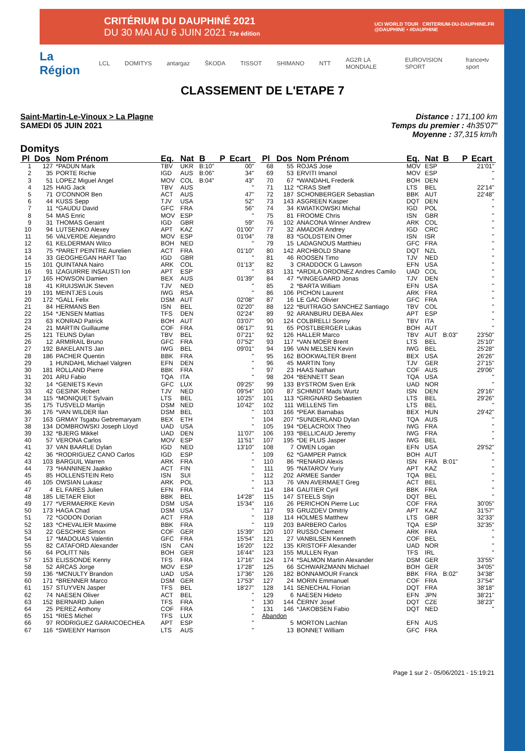CRITÉRIUM DU DAUPHINÉ 2021
DU 30 MAI AU 6 JUIN 2021 73e édition
UCI WORLD TOUR CRITERIUM-DU-DAUPHINE.FR
@DAUPHINE • #DAUPHINE
La Région LCL DOMITYS antargaz ŠKODA TISSOT SHIMANO NTT AG2R LA MONDIALE EUROVISION SPORT france•tv sport
CLASSEMENT DE L'ETAPE 7
Saint-Martin-Le-Vinoux > La Plagne
SAMEDI 05 JUIN 2021
Distance : 171,100 km
Temps du premier : 4h35'07"
Moyenne : 37,315 km/h
Domitys
| Pl | Dos | Nom Prénom | Eq. | Nat | B | P | Ecart |
| --- | --- | --- | --- | --- | --- | --- | --- |
| 1 | 127 | *PADUN Mark | TBV | UKR | B:10" | | 00" |
| 2 | 35 | PORTE Richie | IGD | AUS | B:06" | | 34" |
| 3 | 51 | LOPEZ Miguel Angel | MOV | COL | B:04" | | 43" |
| 4 | 125 | HAIG Jack | TBV | AUS | | | '' |
| 5 | 71 | O'CONNOR Ben | ACT | AUS | | | 47" |
| 6 | 44 | KUSS Sepp | TJV | USA | | | 52" |
| 7 | 11 | *GAUDU David | GFC | FRA | | | 56" |
| 8 | 54 | MAS Enric | MOV | ESP | | | '' |
| 9 | 31 | THOMAS Geraint | IGD | GBR | | | 59" |
| 10 | 94 | LUTSENKO Alexey | APT | KAZ | | | 01'00" |
| 11 | 56 | VALVERDE Alejandro | MOV | ESP | | | 01'04" |
| 12 | 61 | KELDERMAN Wilco | BOH | NED | | | '' |
| 13 | 75 | *PARET PEINTRE Aurelien | ACT | FRA | | | 01'10" |
| 14 | 33 | GEOGHEGAN HART Tao | IGD | GBR | | | '' |
| 15 | 101 | QUINTANA Nairo | ARK | COL | | | 01'13" |
| 16 | 91 | IZAGUIRRE INSAUSTI Ion | APT | ESP | | | '' |
| 17 | 165 | HOWSON Damien | BEX | AUS | | | 01'39" |
| 18 | 41 | KRUIJSWIJK Steven | TJV | NED | | | '' |
| 19 | 191 | MEINTJES Louis | IWG | RSA | | | '' |
| 20 | 172 | *GALL Felix | DSM | AUT | | | 02'08" |
| 21 | 84 | HERMANS Ben | ISN | BEL | | | 02'20" |
| 22 | 154 | *JENSEN Mattias | TFS | DEN | | | 02'24" |
| 23 | 63 | KONRAD Patrick | BOH | AUT | | | 03'07" |
| 24 | 21 | MARTIN Guillaume | COF | FRA | | | 06'17" |
| 25 | 121 | TEUNS Dylan | TBV | BEL | | | 07'21" |
| 26 | 12 | ARMIRAIL Bruno | GFC | FRA | | | 07'52" |
| 27 | 192 | BAKELANTS Jan | IWG | BEL | | | 09'01" |
| 28 | 186 | PACHER Quentin | BBK | FRA | | | '' |
| 29 | 1 | HUNDAHL Michael Valgren | EFN | DEN | | | '' |
| 30 | 181 | ROLLAND Pierre | BBK | FRA | | | '' |
| 31 | 201 | ARU Fabio | TQA | ITA | | | '' |
| 32 | 14 | *GENIETS Kevin | GFC | LUX | | | 09'25" |
| 33 | 42 | GESINK Robert | TJV | NED | | | 09'54" |
| 34 | 115 | *MONIQUET Sylvain | LTS | BEL | | | 10'25" |
| 35 | 175 | TUSVELD Martijn | DSM | NED | | | 10'42" |
| 36 | 176 | *VAN WILDER Ilan | DSM | BEL | | | '' |
| 37 | 163 | GRMAY Tsgabu Gebremaryam | BEX | ETH | | | '' |
| 38 | 134 | DOMBROWSKI Joseph Lloyd | UAD | USA | | | '' |
| 39 | 132 | *BJERG Mikkel | UAD | DEN | | | 11'07" |
| 40 | 57 | VERONA Carlos | MOV | ESP | | | 11'51" |
| 41 | 37 | VAN BAARLE Dylan | IGD | NED | | | 13'10" |
| 42 | 36 | *RODRIGUEZ CANO Carlos | IGD | ESP | | | '' |
| 43 | 103 | BARGUIL Warren | ARK | FRA | | | '' |
| 44 | 73 | *HANNINEN Jaakko | ACT | FIN | | | '' |
| 45 | 85 | HOLLENSTEIN Reto | ISN | SUI | | | '' |
| 46 | 105 | OWSIAN Lukasz | ARK | POL | | | '' |
| 47 | 4 | EL FARES Julien | EFN | FRA | | | '' |
| 48 | 185 | LIETAER Eliot | BBK | BEL | | | 14'28" |
| 49 | 177 | *VERMAERKE Kevin | DSM | USA | | | 15'34" |
| 50 | 173 | HAGA Chad | DSM | USA | | | '' |
| 51 | 72 | *GODON Dorian | ACT | FRA | | | '' |
| 52 | 183 | *CHEVALIER Maxime | BBK | FRA | | | '' |
| 53 | 22 | GESCHKE Simon | COF | GER | | | 15'39" |
| 54 | 17 | *MADOUAS Valentin | GFC | FRA | | | 15'54" |
| 55 | 82 | CATAFORD Alexander | ISN | CAN | | | 16'20" |
| 56 | 64 | POLITT Nils | BOH | GER | | | 16'44" |
| 57 | 153 | ELISSONDE Kenny | TFS | FRA | | | 17'16" |
| 58 | 52 | ARCAS Jorge | MOV | ESP | | | 17'28" |
| 59 | 136 | *MCNULTY Brandon | UAD | USA | | | 17'36" |
| 60 | 171 | *BRENNER Marco | DSM | GER | | | 17'53" |
| 61 | 157 | STUYVEN Jasper | TFS | BEL | | | 18'27" |
| 62 | 74 | NAESEN Oliver | ACT | BEL | | | '' |
| 63 | 152 | BERNARD Julien | TFS | FRA | | | '' |
| 64 | 25 | PEREZ Anthony | COF | FRA | | | '' |
| 65 | 151 | *RIES Michel | TFS | LUX | | | '' |
| 66 | 97 | RODRIGUEZ GARAICOECHEA | APT | ESP | | | '' |
| 67 | 116 | *SWEENY Harrison | LTS | AUS | | | '' |
| Pl | Dos | Nom Prénom | Eq. | Nat | B | P | Ecart |
| --- | --- | --- | --- | --- | --- | --- | --- |
| 68 | 55 | ROJAS Jose | MOV | ESP | | | 21'01" |
| 69 | 53 | ERVITI Imanol | MOV | ESP | | | '' |
| 70 | 67 | *WANDAHL Frederik | BOH | DEN | | | '' |
| 71 | 112 | *CRAS Steff | LTS | BEL | | | 22'14" |
| 72 | 187 | SCHONBERGER Sebastian | BBK | AUT | | | 22'48" |
| 73 | 143 | ASGREEN Kasper | DQT | DEN | | | '' |
| 74 | 34 | KWIATKOWSKI Michal | IGD | POL | | | '' |
| 75 | 81 | FROOME Chris | ISN | GBR | | | '' |
| 76 | 102 | ANACONA Winner Andrew | ARK | COL | | | '' |
| 77 | 32 | AMADOR Andrey | IGD | CRC | | | '' |
| 78 | 83 | *GOLDSTEIN Omer | ISN | ISR | | | '' |
| 79 | 15 | LADAGNOUS Matthieu | GFC | FRA | | | '' |
| 80 | 142 | ARCHBOLD Shane | DQT | NZL | | | '' |
| 81 | 46 | ROOSEN Timo | TJV | NED | | | '' |
| 82 | 3 | CRADDOCK G Lawson | EFN | USA | | | '' |
| 83 | 131 | *ARDILA ORDONEZ Andres Camilo | UAD | COL | | | '' |
| 84 | 47 | *VINGEGAARD Jonas | TJV | DEN | | | '' |
| 85 | 2 | *BARTA William | EFN | USA | | | '' |
| 86 | 106 | PICHON Laurent | ARK | FRA | | | '' |
| 87 | 16 | LE GAC Olivier | GFC | FRA | | | '' |
| 88 | 122 | *BUITRAGO SANCHEZ Santiago | TBV | COL | | | '' |
| 89 | 92 | ARANBURU DEBA Alex | APT | ESP | | | '' |
| 90 | 124 | COLBRELLI Sonny | TBV | ITA | | | '' |
| 91 | 65 | POSTLBERGER Lukas | BOH | AUT | | | '' |
| 92 | 126 | HALLER Marco | TBV | AUT | B:03" | | 23'50" |
| 93 | 117 | *VAN MOER Brent | LTS | BEL | | | 25'10" |
| 94 | 196 | VAN MELSEN Kevin | IWG | BEL | | | 25'28" |
| 95 | 162 | BOOKWALTER Brent | BEX | USA | | | 26'26" |
| 96 | 45 | MARTIN Tony | TJV | GER | | | 27'15" |
| 97 | 23 | HAAS Nathan | COF | AUS | | | 29'06" |
| 98 | 204 | *BENNETT Sean | TQA | USA | | | '' |
| 99 | 133 | BYSTROM Sven Erik | UAD | NOR | | | '' |
| 100 | 87 | SCHMIDT Mads Wurtz | ISN | DEN | | | 29'16" |
| 101 | 113 | *GRIGNARD Sebastien | LTS | BEL | | | 29'26" |
| 102 | 111 | WELLENS Tim | LTS | BEL | | | '' |
| 103 | 166 | *PEAK Barnabas | BEX | HUN | | | 29'42" |
| 104 | 207 | *SUNDERLAND Dylan | TQA | AUS | | | '' |
| 105 | 194 | *DELACROIX Theo | IWG | FRA | | | '' |
| 106 | 193 | *BELLICAUD Jeremy | IWG | FRA | | | '' |
| 107 | 195 | *DE PLUS Jasper | IWG | BEL | | | '' |
| 108 | 7 | OWEN Logan | EFN | USA | | | 29'52" |
| 109 | 62 | *GAMPER Patrick | BOH | AUT | | | '' |
| 110 | 86 | *RENARD Alexis | ISN | FRA | B:01" | | '' |
| 111 | 95 | *NATAROV Yuriy | APT | KAZ | | | '' |
| 112 | 202 | ARMEE Sander | TQA | BEL | | | '' |
| 113 | 76 | VAN AVERMAET Greg | ACT | BEL | | | '' |
| 114 | 184 | GAUTIER Cyril | BBK | FRA | | | '' |
| 115 | 147 | STEELS Stijn | DQT | BEL | | | '' |
| 116 | 26 | PERICHON Pierre Luc | COF | FRA | | | 30'05" |
| 117 | 93 | GRUZDEV Dmitriy | APT | KAZ | | | 31'57" |
| 118 | 114 | HOLMES Matthew | LTS | GBR | | | 32'33" |
| 119 | 203 | BARBERO Carlos | TQA | ESP | | | 32'35" |
| 120 | 107 | RUSSO Clement | ARK | FRA | | | '' |
| 121 | 27 | VANBILSEN Kenneth | COF | BEL | | | '' |
| 122 | 135 | KRISTOFF Alexander | UAD | NOR | | | '' |
| 123 | 155 | MULLEN Ryan | TFS | IRL | | | '' |
| 124 | 174 | *SALMON Martin Alexander | DSM | GER | | | 33'55" |
| 125 | 66 | SCHWARZMANN Michael | BOH | GER | | | 34'05" |
| 126 | 182 | BONNAMOUR Franck | BBK | FRA | B:02" | | 34'38" |
| 127 | 24 | MORIN Emmanuel | COF | FRA | | | 37'54" |
| 128 | 141 | SENECHAL Florian | DQT | FRA | | | 38'18" |
| 129 | 6 | NAESEN Hideto | EFN | JPN | | | 38'21" |
| 130 | 144 | ČERNY Josef | DQT | CZE | | | 38'23" |
| 131 | 146 | *JAKOBSEN Fabio | DQT | NED | | | '' |
| Abandon | | | | | | | |
| | 5 | MORTON Lachlan | EFN | AUS | | | |
| | 13 | BONNET William | GFC | FRA | | | |
Page 1 sur 2 - 05/06/2021 - 15:19:21